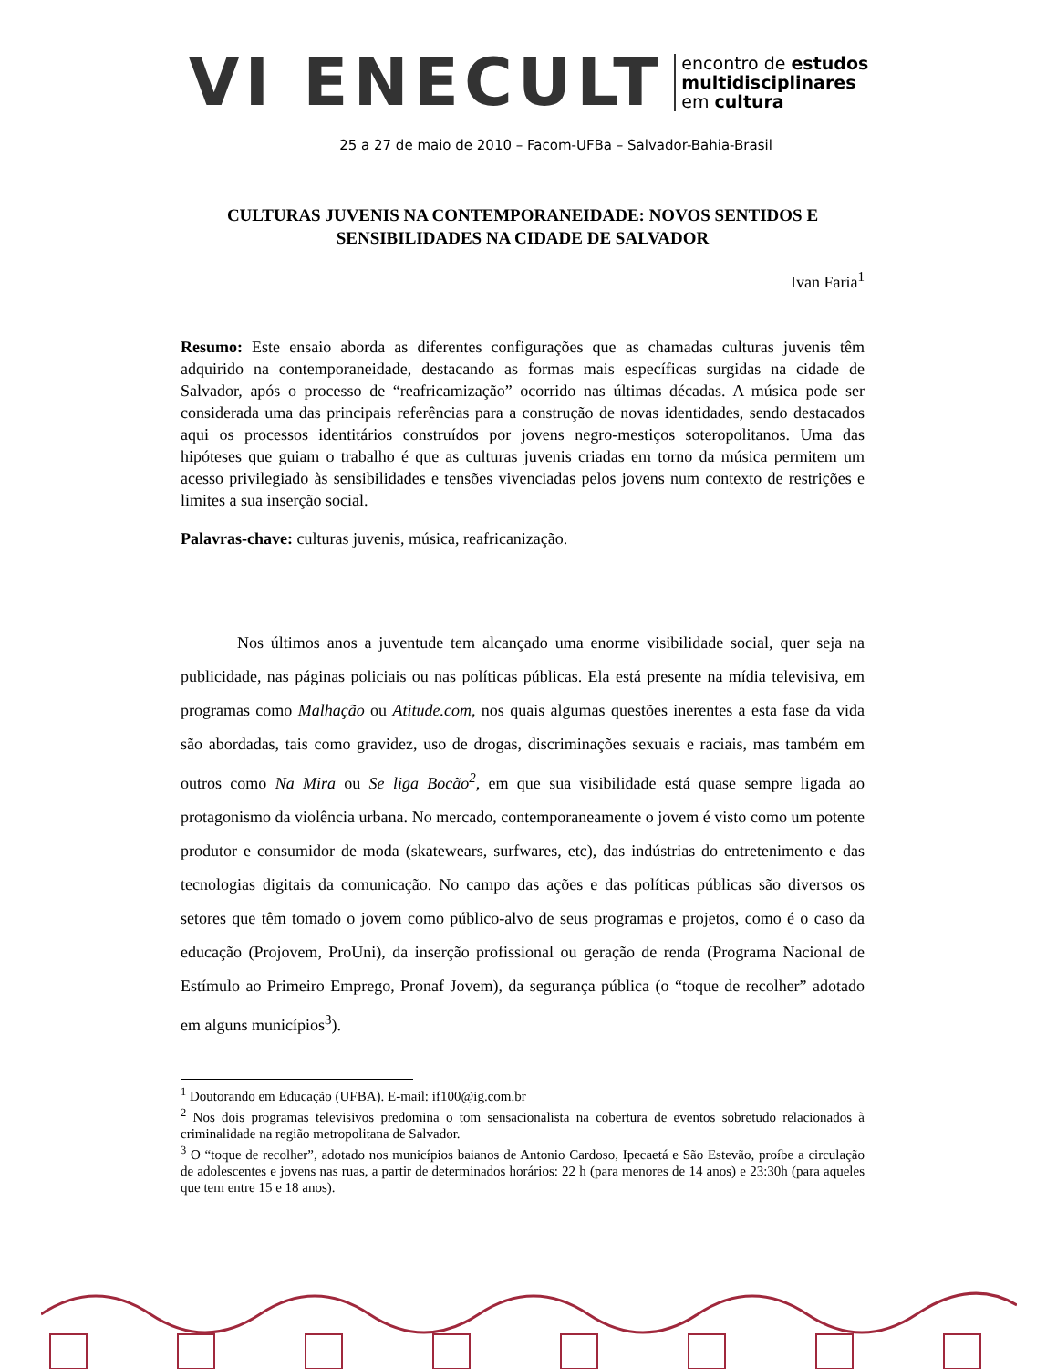VI ENECULT
encontro de estudos
multidisciplinares
em cultura
25 a 27 de maio de 2010 – Facom-UFBa – Salvador-Bahia-Brasil
CULTURAS JUVENIS NA CONTEMPORANEIDADE: NOVOS SENTIDOS E SENSIBILIDADES NA CIDADE DE SALVADOR
Ivan Faria<sup>1</sup>
Resumo: Este ensaio aborda as diferentes configurações que as chamadas culturas juvenis têm adquirido na contemporaneidade, destacando as formas mais específicas surgidas na cidade de Salvador, após o processo de “reafricamização” ocorrido nas últimas décadas. A música pode ser considerada uma das principais referências para a construção de novas identidades, sendo destacados aqui os processos identitários construídos por jovens negro-mestiços soteropolitanos. Uma das hipóteses que guiam o trabalho é que as culturas juvenis criadas em torno da música permitem um acesso privilegiado às sensibilidades e tensões vivenciadas pelos jovens num contexto de restrições e limites a sua inserção social.
Palavras-chave: culturas juvenis, música, reafricanização.
Nos últimos anos a juventude tem alcançado uma enorme visibilidade social, quer seja na publicidade, nas páginas policiais ou nas políticas públicas. Ela está presente na mídia televisiva, em programas como Malhação ou Atitude.com, nos quais algumas questões inerentes a esta fase da vida são abordadas, tais como gravidez, uso de drogas, discriminações sexuais e raciais, mas também em outros como Na Mira ou Se liga Bocão<sup>2</sup>, em que sua visibilidade está quase sempre ligada ao protagonismo da violência urbana. No mercado, contemporaneamente o jovem é visto como um potente produtor e consumidor de moda (skatewears, surfwares, etc), das indústrias do entretenimento e das tecnologias digitais da comunicação. No campo das ações e das políticas públicas são diversos os setores que têm tomado o jovem como público-alvo de seus programas e projetos, como é o caso da educação (Projovem, ProUni), da inserção profissional ou geração de renda (Programa Nacional de Estímulo ao Primeiro Emprego, Pronaf Jovem), da segurança pública (o “toque de recolher” adotado em alguns municípios<sup>3</sup>).
<sup>1</sup> Doutorando em Educação (UFBA). E-mail: if100@ig.com.br
<sup>2</sup> Nos dois programas televisivos predomina o tom sensacionalista na cobertura de eventos sobretudo relacionados à criminalidade na região metropolitana de Salvador.
<sup>3</sup> O “toque de recolher”, adotado nos municípios baianos de Antonio Cardoso, Ipecaetá e São Estevão, proíbe a circulação de adolescentes e jovens nas ruas, a partir de determinados horários: 22 h (para menores de 14 anos) e 23:30h (para aqueles que tem entre 15 e 18 anos).